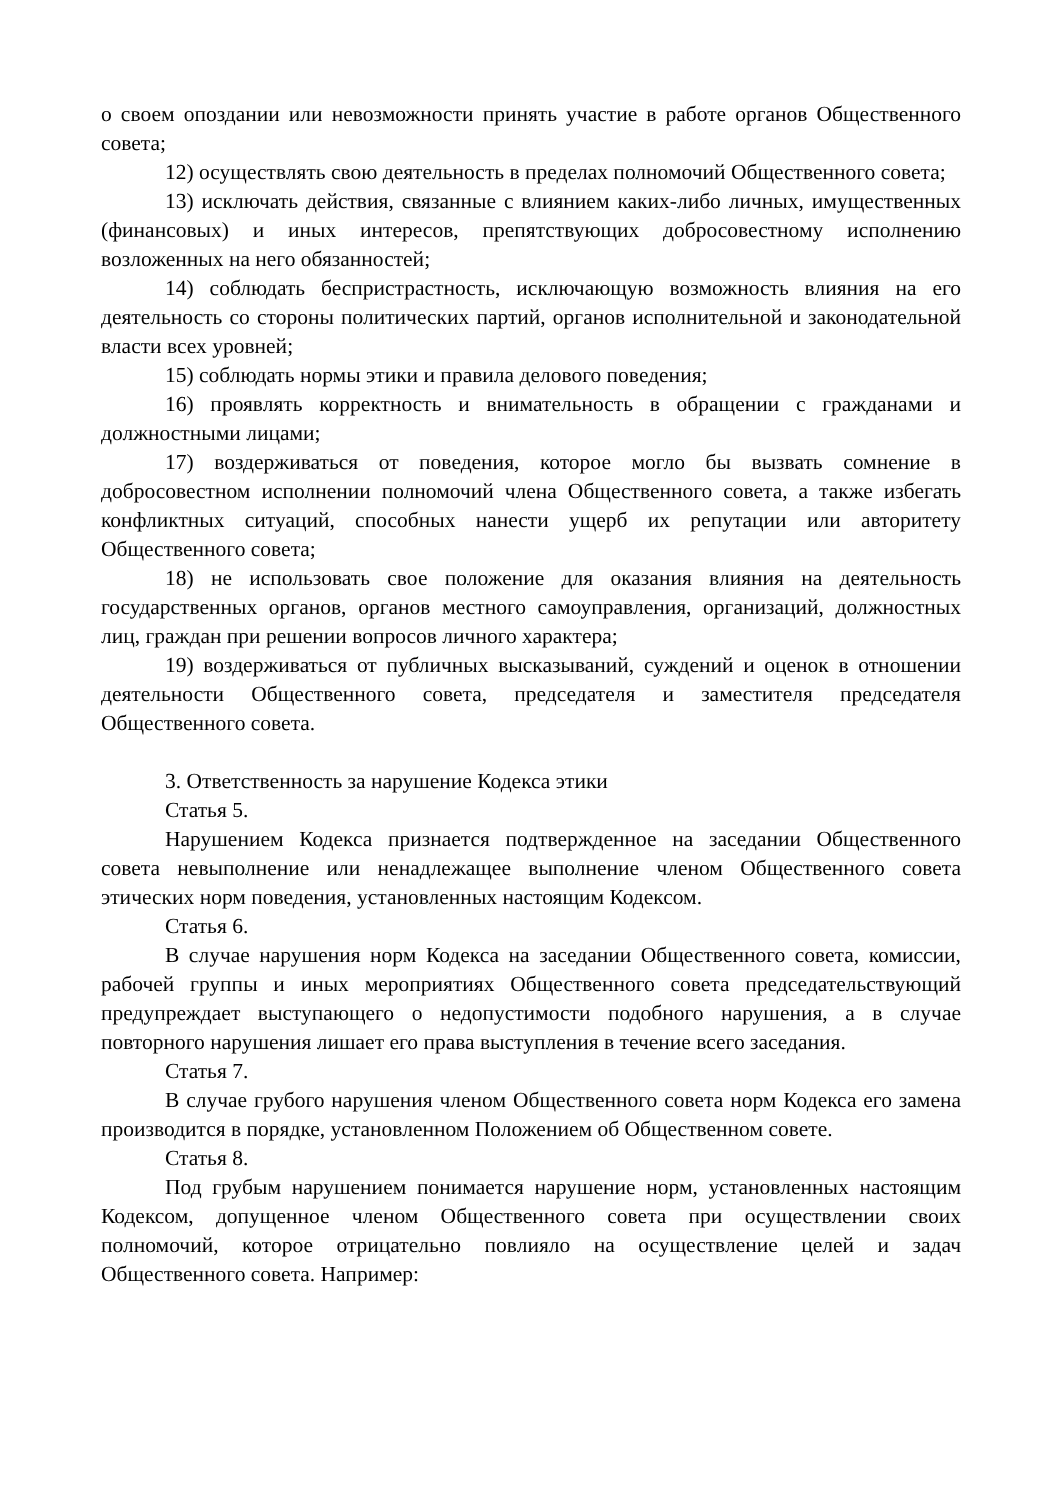о своем опоздании или невозможности принять участие в работе органов Общественного совета;
12) осуществлять свою деятельность в пределах полномочий Общественного совета;
13) исключать действия, связанные с влиянием каких-либо личных, имущественных (финансовых) и иных интересов, препятствующих добросовестному исполнению возложенных на него обязанностей;
14) соблюдать беспристрастность, исключающую возможность влияния на его деятельность со стороны политических партий, органов исполнительной и законодательной власти всех уровней;
15) соблюдать нормы этики и правила делового поведения;
16) проявлять корректность и внимательность в обращении с гражданами и должностными лицами;
17) воздерживаться от поведения, которое могло бы вызвать сомнение в добросовестном исполнении полномочий члена Общественного совета, а также избегать конфликтных ситуаций, способных нанести ущерб их репутации или авторитету Общественного совета;
18) не использовать свое положение для оказания влияния на деятельность государственных органов, органов местного самоуправления, организаций, должностных лиц, граждан при решении вопросов личного характера;
19) воздерживаться от публичных высказываний, суждений и оценок в отношении деятельности Общественного совета, председателя и заместителя председателя Общественного совета.
3. Ответственность за нарушение Кодекса этики
Статья 5.
Нарушением Кодекса признается подтвержденное на заседании Общественного совета невыполнение или ненадлежащее выполнение членом Общественного совета этических норм поведения, установленных настоящим Кодексом.
Статья 6.
В случае нарушения норм Кодекса на заседании Общественного совета, комиссии, рабочей группы и иных мероприятиях Общественного совета председательствующий предупреждает выступающего о недопустимости подобного нарушения, а в случае повторного нарушения лишает его права выступления в течение всего заседания.
Статья 7.
В случае грубого нарушения членом Общественного совета норм Кодекса его замена производится в порядке, установленном Положением об Общественном совете.
Статья 8.
Под грубым нарушением понимается нарушение норм, установленных настоящим Кодексом, допущенное членом Общественного совета при осуществлении своих полномочий, которое отрицательно повлияло на осуществление целей и задач Общественного совета. Например: